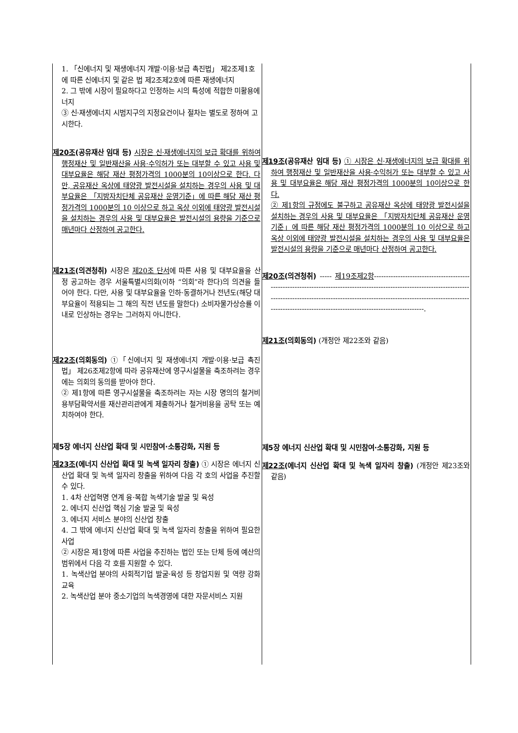| 1. 「신에너지 및 재생에너지 개발·이용·보급 촉진법」 제2조제1호에 따른 신에너지 및 같은 법 제2조제2호에 따른 재생에너지 2. 그 밖에 시장이 필요하다고 인정하는 시의 특성에 적합한 미활용에너지 ③ 신·재생에너지 시범지구의 지정요건이나 절차는 별도로 정하여 고시한다. 제20조 (공유재산 임대 등) 시장은 신·재생에너지의 보급 확대를 위하여 행정재산 및 일반재산을 사용·수익허가 또는 대부할 수 있고 사용 및 대부요율은 해당 재산 평정가격의 1000분의 10이상으로 한다. 다만, 공유재산 옥상에 태양광 발전시설을 설치하는 경우의 사용 및 대부요율은 「지방자치단체 공유재산 운영기준」에 따른 해당 재산 평정가격의 1000분의 10 이상으로 하고 옥상 이외에 태양광 발전시설을 설치하는 경우의 사용 및 대부요율은 발전시설의 용량을 기준으로 매년마다 산정하여 공고한다. 제21조 (의견청취) 시장은 제20조 단서 에 따른 사용 및 대부요율을 산정 공고하는 경우 서울특별시의회(이하 “의회”라 한다)의 의견을 들어야 한다. 다만, 사용 및 대부요율을 인하·동결하거나 전년도(해당 대부요율이 적용되는 그 해의 직전 년도를 말한다) 소비자물가상승률 이내로 인상하는 경우는 그러하지 아니한다. 제22조 (의회동의) ①「신에너지 및 재생에너지 개발·이용·보급 촉진법」 제26조제2항에 따라 공유재산에 영구시설물을 축조하려는 경우에는 의회의 동의를 받아야 한다. ② 제1항에 따른 영구시설물을 축조하려는 자는 시장 명의의 철거비용부담확약서를 재산관리관에게 제출하거나 철거비용을 공탁 또는 예치하여야 한다. 제5장 에너지 신산업 확대 및 시민참여·소통강화, 지원 등 제23조 (에너지 신산업 확대 및 녹색 일자리 창출) ① 시장은 에너지 신산업 확대 및 녹색 일자리 창출을 위하여 다음 각 호의 사업을 추진할 수 있다. 1. 4차 산업혁명 연계 융·복합 녹색기술 발굴 및 육성 2. 에너지 신산업 핵심 기술 발굴 및 육성 3. 에너지 서비스 분야의 신산업 창출 4. 그 밖에 에너지 신산업 확대 및 녹색 일자리 창출을 위하여 필요한 사업 ② 시장은 제1항에 따른 사업을 추진하는 법인 또는 단체 등에 예산의 범위에서 다음 각 호를 지원할 수 있다. 1. 녹색산업 분야의 사회적기업 발굴·육성 등 창업지원 및 역량 강화 교육 2. 녹색산업 분야 중소기업의 녹색경영에 대한 자문서비스 지원 | 제19조 (공유재산 임대 등) ① 시장은 신·재생에너지의 보급 확대를 위하여 행정재산 및 일반재산을 사용·수익허가 또는 대부할 수 있고 사용 및 대부요율은 해당 재산 평정가격의 1000분의 10이상으로 한다. ② 제1항의 규정에도 불구하고 공유재산 옥상에 태양광 발전시설을 설치하는 경우의 사용 및 대부요율은 「지방자치단체 공유재산 운영기준」에 따른 해당 재산 평정가격의 1000분의 10 이상으로 하고 옥상 이외에 태양광 발전시설을 설치하는 경우의 사용 및 대부요율은 발전시설의 용량을 기준으로 매년마다 산정하여 공고한다. 제20조 (의견청취) ----- 제19조제2항 ------------------------------------------------------------------------------------------------------------------------------------------------------------------------------------------------------------------------------------------------------------------------------. 제21조 (의회동의) (개정안 제22조와 같음) 제5장 에너지 신산업 확대 및 시민참여·소통강화, 지원 등 제22조 (에너지 신산업 확대 및 녹색 일자리 창출) (개정안 제23조와 같음) |